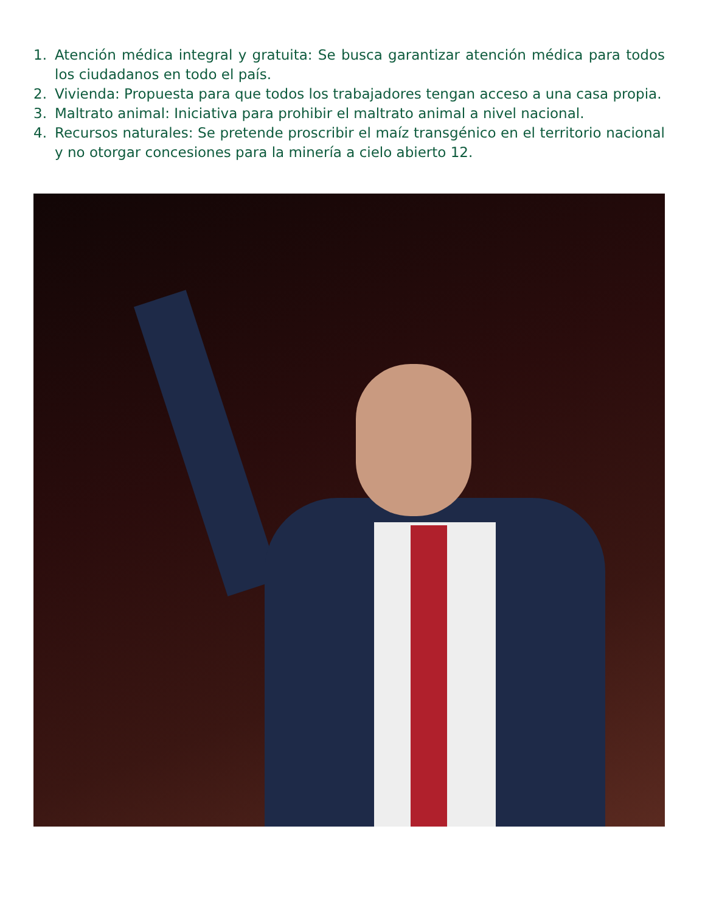1. Atención médica integral y gratuita: Se busca garantizar atención médica para todos los ciudadanos en todo el país.
2. Vivienda: Propuesta para que todos los trabajadores tengan acceso a una casa propia.
3. Maltrato animal: Iniciativa para prohibir el maltrato animal a nivel nacional.
4. Recursos naturales: Se pretende proscribir el maíz transgénico en el territorio nacional y no otorgar concesiones para la minería a cielo abierto 12.